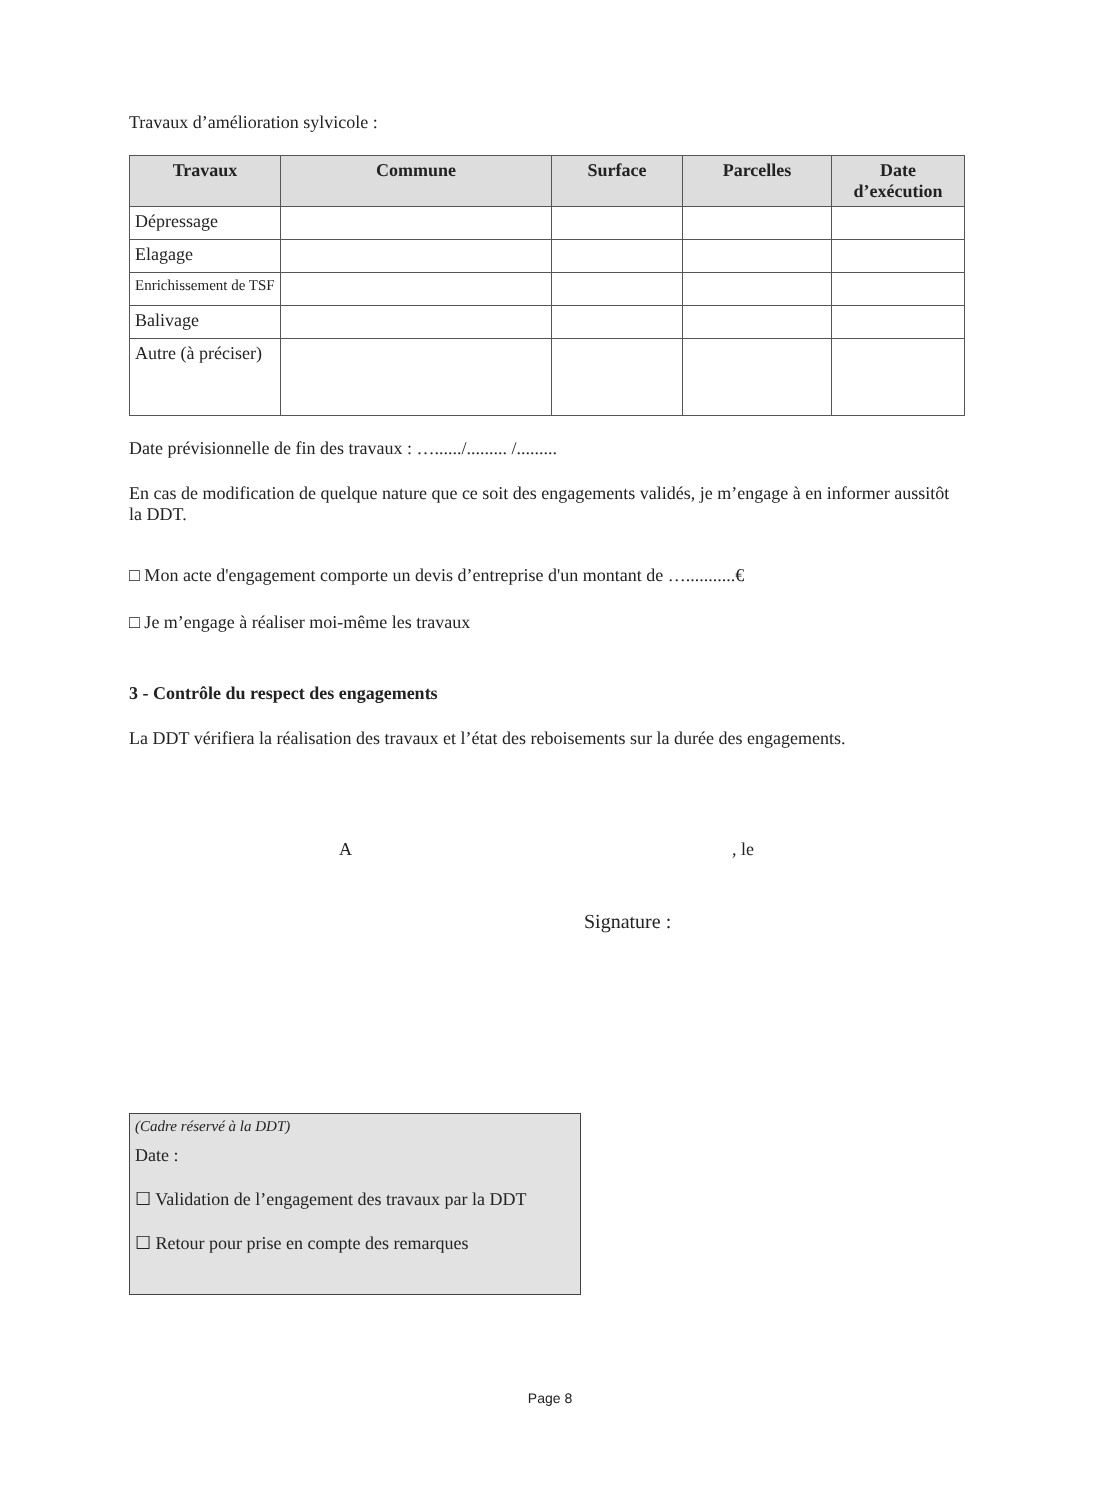Travaux d’amélioration sylvicole :
| Travaux | Commune | Surface | Parcelles | Date d’exécution |
| --- | --- | --- | --- | --- |
| Dépressage | | | | |
| Elagage | | | | |
| Enrichissement de TSF | | | | |
| Balivage | | | | |
| Autre (à préciser) | | | | |
Date prévisionnelle de fin des travaux : …....../......... /.........
En cas de modification de quelque nature que ce soit des engagements validés, je m’engage à en informer aussitôt la DDT.
□ Mon acte d'engagement comporte un devis d’entreprise d'un montant de …...........€
□ Je m’engage à réaliser moi-même les travaux
3 - Contrôle du respect des engagements
La DDT vérifiera la réalisation des travaux et l’état des reboisements sur la durée des engagements.
A, le
Signature :
(Cadre réservé à la DDT)
Date :
☐ Validation de l’engagement des travaux par la DDT
☐ Retour pour prise en compte des remarques
Page 8